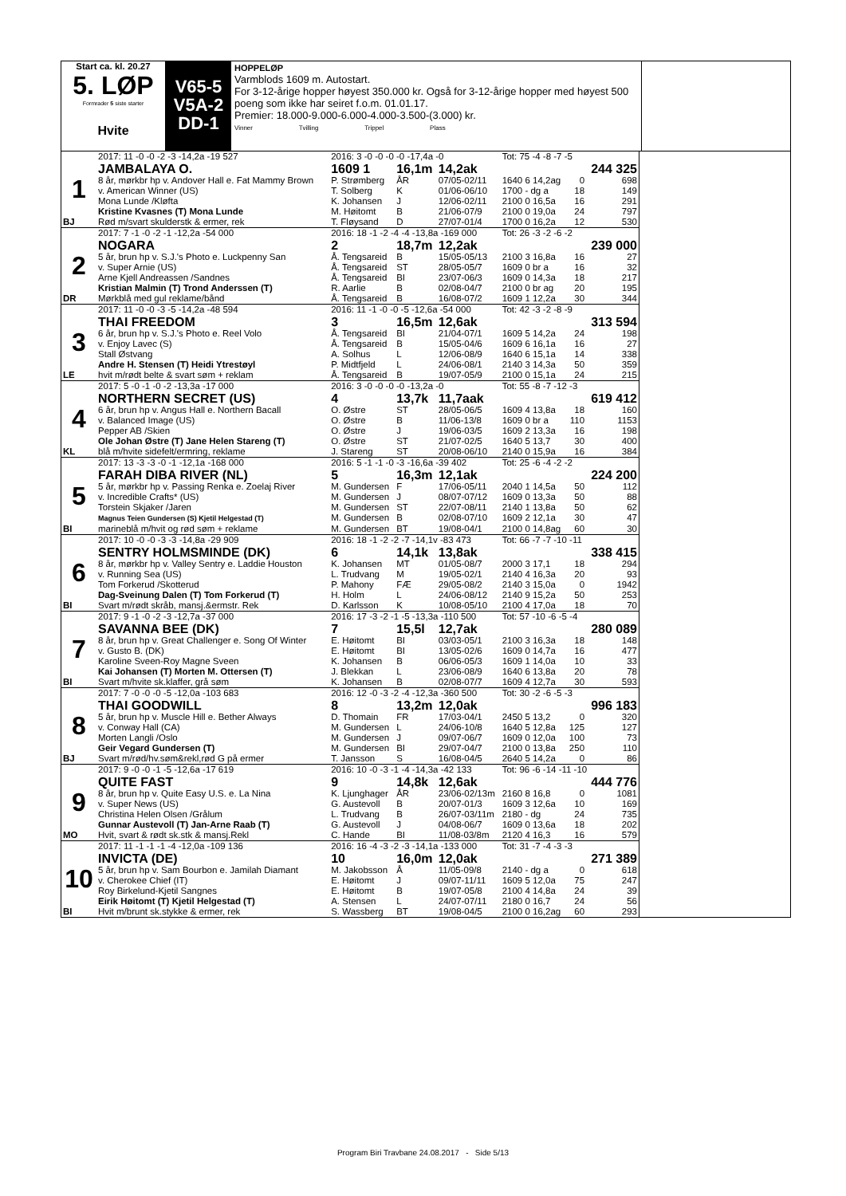Start ca. kl. 20.27
5. LØP
Formrader 5 siste starter
Hvite
V65-5
V5A-2
DD-1
HOPPELØP
Varmblods 1609 m. Autostart.
For 3-12-årige hopper høyest 350.000 kr. Også for 3-12-årige hopper med høyest 500 poeng som ikke har seiret f.o.m. 01.01.17.
Premier: 18.000-9.000-6.000-4.000-3.500-(3.000) kr.
Vinner Tvilling Trippel Plass
| | 2017: 11 -0 -0 -2 -3 -14,2a -19 527 | 2016: 3 -0 -0 -0 -0 -17,4a -0 | | | Tot: 75 -4 -8 -7 -5 | | |
| 1 | JAMBALAYA O. | 1609 1 | 16,1m | 14,2ak | | | 244 325 |
| | 8 år, mørkbr hp v. Andover Hall e. Fat Mammy Brown | P. Strømberg | ÅR | 07/05-02/11 | 1640 6 14,2ag | 0 | 698 |
| | v. American Winner (US) | T. Solberg | K | 01/06-06/10 | 1700 - dg a | 18 | 149 |
| | Mona Lunde /Kløfta | K. Johansen | J | 12/06-02/11 | 2100 0 16,5a | 16 | 291 |
| | Kristine Kvasnes (T) Mona Lunde | M. Høitomt | B | 21/06-07/9 | 2100 0 19,0a | 24 | 797 |
| BJ | Rød m/svart skulderstk & ermer, rek | T. Fløysand | D | 27/07-01/4 | 1700 0 16,2a | 12 | 530 |
| | 2017: 7 -1 -0 -2 -1 -12,2a -54 000 | 2016: 18 -1 -2 -4 -4 -13,8a -169 000 | | | Tot: 26 -3 -2 -6 -2 | | |
| 2 | NOGARA | 2 | 18,7m | 12,2ak | | | 239 000 |
| | 5 år, brun hp v. S.J.'s Photo e. Luckpenny San | Å. Tengsareid | B | 15/05-05/13 | 2100 3 16,8a | 16 | 27 |
| | v. Super Arnie (US) | Å. Tengsareid | ST | 28/05-05/7 | 1609 0 br a | 16 | 32 |
| | Arne Kjell Andreassen /Sandnes | Å. Tengsareid | BI | 23/07-06/3 | 1609 0 14,3a | 18 | 217 |
| | Kristian Malmin (T) Trond Anderssen (T) | R. Aarlie | B | 02/08-04/7 | 2100 0 br ag | 20 | 195 |
| DR | Mørkblå med gul reklame/bånd | Å. Tengsareid | B | 16/08-07/2 | 1609 1 12,2a | 30 | 344 |
| | 2017: 11 -0 -0 -3 -5 -14,2a -48 594 | 2016: 11 -1 -0 -0 -5 -12,6a -54 000 | | | Tot: 42 -3 -2 -8 -9 | | |
| 3 | THAI FREEDOM | 3 | 16,5m | 12,6ak | | | 313 594 |
| | 6 år, brun hp v. S.J.'s Photo e. Reel Volo | Å. Tengsareid | BI | 21/04-07/1 | 1609 5 14,2a | 24 | 198 |
| | v. Enjoy Lavec (S) | Å. Tengsareid | B | 15/05-04/6 | 1609 6 16,1a | 16 | 27 |
| | Stall Østvang | A. Solhus | L | 12/06-08/9 | 1640 6 15,1a | 14 | 338 |
| | Andre H. Stensen (T) Heidi Ytrestøyl | P. Midtfjeld | L | 24/06-08/1 | 2140 3 14,3a | 50 | 359 |
| LE | hvit m/rødt belte & svart søm + reklam | Å. Tengsareid | B | 19/07-05/9 | 2100 0 15,1a | 24 | 215 |
| | 2017: 5 -0 -1 -0 -2 -13,3a -17 000 | 2016: 3 -0 -0 -0 -0 -13,2a -0 | | | Tot: 55 -8 -7 -12 -3 | | |
| 4 | NORTHERN SECRET (US) | 4 | 13,7k | 11,7aak | | | 619 412 |
| | 6 år, brun hp v. Angus Hall e. Northern Bacall | O. Østre | ST | 28/05-06/5 | 1609 4 13,8a | 18 | 160 |
| | v. Balanced Image (US) | O. Østre | B | 11/06-13/8 | 1609 0 br a | 110 | 1153 |
| | Pepper AB /Skien | O. Østre | J | 19/06-03/5 | 1609 2 13,3a | 16 | 198 |
| | Ole Johan Østre (T) Jane Helen Stareng (T) | O. Østre | ST | 21/07-02/5 | 1640 5 13,7 | 30 | 400 |
| KL | blå m/hvite sidefelt/ermring, reklame | J. Stareng | ST | 20/08-06/10 | 2140 0 15,9a | 16 | 384 |
| | 2017: 13 -3 -3 -0 -1 -12,1a -168 000 | 2016: 5 -1 -1 -0 -3 -16,6a -39 402 | | | Tot: 25 -6 -4 -2 -2 | | |
| 5 | FARAH DIBA RIVER (NL) | 5 | 16,3m | 12,1ak | | | 224 200 |
| | 5 år, mørkbr hp v. Passing Renka e. Zoelaj River | M. Gundersen | F | 17/06-05/11 | 2040 1 14,5a | 50 | 112 |
| | v. Incredible Crafts* (US) | M. Gundersen | J | 08/07-07/12 | 1609 0 13,3a | 50 | 88 |
| | Torstein Skjaker /Jaren | M. Gundersen | ST | 22/07-08/11 | 2140 1 13,8a | 50 | 62 |
| | Magnus Teien Gundersen (S) Kjetil Helgestad (T) | M. Gundersen | B | 02/08-07/10 | 1609 2 12,1a | 30 | 47 |
| BI | marineblå m/hvit og rød søm + reklame | M. Gundersen | BT | 19/08-04/1 | 2100 0 14,8ag | 60 | 30 |
| | 2017: 10 -0 -0 -3 -3 -14,8a -29 909 | 2016: 18 -1 -2 -2 -7 -14,1v -83 473 | | | Tot: 66 -7 -7 -10 -11 | | |
| 6 | SENTRY HOLMSMINDE (DK) | 6 | 14,1k | 13,8ak | | | 338 415 |
| | 8 år, mørkbr hp v. Valley Sentry e. Laddie Houston | K. Johansen | MT | 01/05-08/7 | 2000 3 17,1 | 18 | 294 |
| | v. Running Sea (US) | L. Trudvang | M | 19/05-02/1 | 2140 4 16,3a | 20 | 93 |
| | Tom Forkerud /Skotterud | P. Mahony | FÆ | 29/05-08/2 | 2140 3 15,0a | 0 | 1942 |
| | Dag-Sveinung Dalen (T) Tom Forkerud (T) | H. Holm | L | 24/06-08/12 | 2140 9 15,2a | 50 | 253 |
| BI | Svart m/rødt skråb, mansj.&ermstr. Rek | D. Karlsson | K | 10/08-05/10 | 2100 4 17,0a | 18 | 70 |
| | 2017: 9 -1 -0 -2 -3 -12,7a -37 000 | 2016: 17 -3 -2 -1 -5 -13,3a -110 500 | | | Tot: 57 -10 -6 -5 -4 | | |
| 7 | SAVANNA BEE (DK) | 7 | 15,5l | 12,7ak | | | 280 089 |
| | 8 år, brun hp v. Great Challenger e. Song Of Winter | E. Høitomt | BI | 03/03-05/1 | 2100 3 16,3a | 18 | 148 |
| | v. Gusto B. (DK) | E. Høitomt | BI | 13/05-02/6 | 1609 0 14,7a | 16 | 477 |
| | Karoline Sveen-Roy Magne Sveen | K. Johansen | B | 06/06-05/3 | 1609 1 14,0a | 10 | 33 |
| | Kai Johansen (T) Morten M. Ottersen (T) | J. Blekkan | L | 23/06-08/9 | 1640 6 13,8a | 20 | 78 |
| BI | Svart m/hvite sk.klaffer, grå søm | K. Johansen | B | 02/08-07/7 | 1609 4 12,7a | 30 | 593 |
| | 2017: 7 -0 -0 -0 -5 -12,0a -103 683 | 2016: 12 -0 -3 -2 -4 -12,3a -360 500 | | | Tot: 30 -2 -6 -5 -3 | | |
| 8 | THAI GOODWILL | 8 | 13,2m | 12,0ak | | | 996 183 |
| | 5 år, brun hp v. Muscle Hill e. Bether Always | D. Thomain | FR | 17/03-04/1 | 2450 5 13,2 | 0 | 320 |
| | v. Conway Hall (CA) | M. Gundersen | L | 24/06-10/8 | 1640 5 12,8a | 125 | 127 |
| | Morten Langli /Oslo | M. Gundersen | J | 09/07-06/7 | 1609 0 12,0a | 100 | 73 |
| | Geir Vegard Gundersen (T) | M. Gundersen | BI | 29/07-04/7 | 2100 0 13,8a | 250 | 110 |
| BJ | Svart m/rød/hv.søm&rekl,rød G på ermer | T. Jansson | S | 16/08-04/5 | 2640 5 14,2a | 0 | 86 |
| | 2017: 9 -0 -0 -1 -5 -12,6a -17 619 | 2016: 10 -0 -3 -1 -4 -14,3a -42 133 | | | Tot: 96 -6 -14 -11 -10 | | |
| 9 | QUITE FAST | 9 | 14,8k | 12,6ak | | | 444 776 |
| | 8 år, brun hp v. Quite Easy U.S. e. La Nina | K. Ljunghager | ÅR | 23/06-02/13m | 2160 8 16,8 | 0 | 1081 |
| | v. Super News (US) | G. Austevoll | B | 20/07-01/3 | 1609 3 12,6a | 10 | 169 |
| | Christina Helen Olsen /Grålum | L. Trudvang | B | 26/07-03/11m | 2180 - dg | 24 | 735 |
| | Gunnar Austevoll (T) Jan-Arne Raab (T) | G. Austevoll | J | 04/08-06/7 | 1609 0 13,6a | 18 | 202 |
| MO | Hvit, svart & rødt sk.stk & mansj.Rekl | C. Hande | BI | 11/08-03/8m | 2120 4 16,3 | 16 | 579 |
| | 2017: 11 -1 -1 -1 -4 -12,0a -109 136 | 2016: 16 -4 -3 -2 -3 -14,1a -133 000 | | | Tot: 31 -7 -4 -3 -3 | | |
| 10 | INVICTA (DE) | 10 | 16,0m | 12,0ak | | | 271 389 |
| | 5 år, brun hp v. Sam Bourbon e. Jamilah Diamant | M. Jakobsson | Å | 11/05-09/8 | 2140 - dg a | 0 | 618 |
| | v. Cherokee Chief (IT) | E. Høitomt | J | 09/07-11/11 | 1609 5 12,0a | 75 | 247 |
| | Roy Birkelund-Kjetil Sangnes | E. Høitomt | B | 19/07-05/8 | 2100 4 14,8a | 24 | 39 |
| | Eirik Høitomt (T) Kjetil Helgestad (T) | A. Stensen | L | 24/07-07/11 | 2180 0 16,7 | 24 | 56 |
| BI | Hvit m/brunt sk.stykke & ermer, rek | S. Wassberg | BT | 19/08-04/5 | 2100 0 16,2ag | 60 | 293 |
Program Biri Travbane 24.08.2017 - Side 5/13